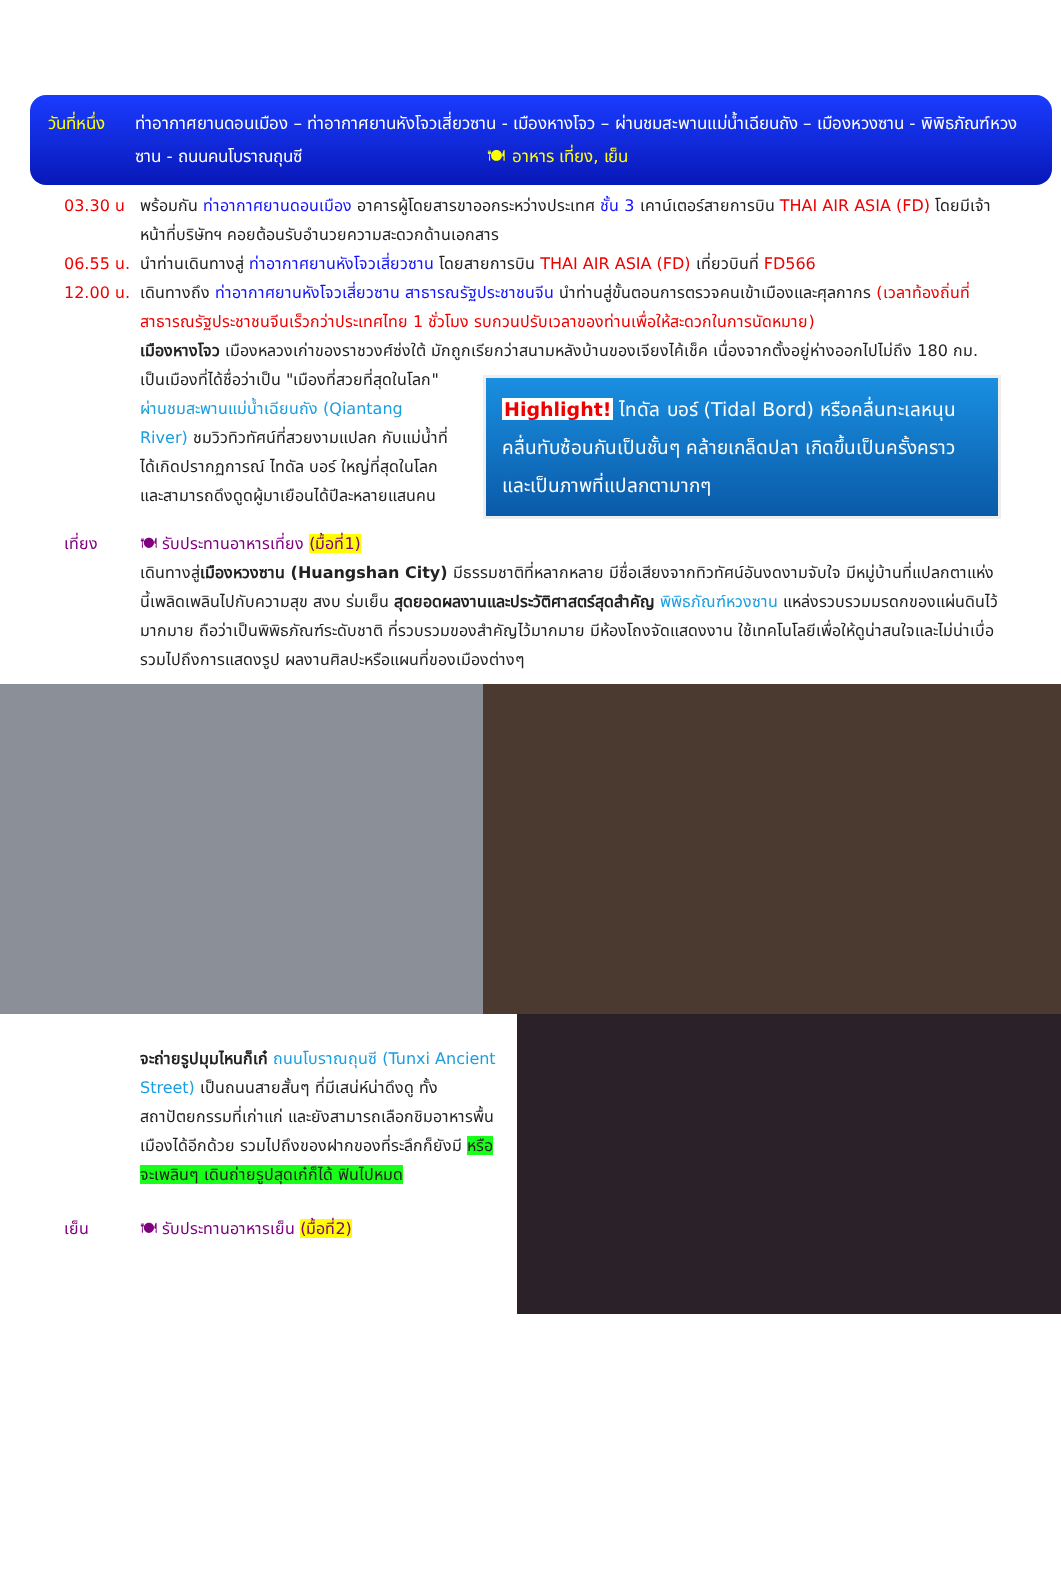วันที่หนึ่ง
ท่าอากาศยานดอนเมือง – ท่าอากาศยานหังโจวเสี่ยวซาน - เมืองหางโจว – ผ่านชมสะพานแม่น้ำเฉียนถัง – เมืองหวงซาน - พิพิธภัณฑ์หวงซาน - ถนนคนโบราณถุนซี 🍽 อาหาร เที่ยง, เย็น
03.30 น พร้อมกัน ท่าอากาศยานดอนเมือง อาคารผู้โดยสารขาออกระหว่างประเทศ ชั้น 3 เคาน์เตอร์สายการบิน THAI AIR ASIA (FD) โดยมีเจ้าหน้าที่บริษัทฯ คอยต้อนรับอำนวยความสะดวกด้านเอกสาร
06.55 น.
นำท่านเดินทางสู่ ท่าอากาศยานหังโจวเสี่ยวซาน โดยสายการบิน THAI AIR ASIA (FD) เที่ยวบินที่ FD566
12.00 น.
เดินทางถึง ท่าอากาศยานหังโจวเสี่ยวซาน สาธารณรัฐประชาชนจีน นำท่านสู่ขั้นตอนการตรวจคนเข้าเมืองและศุลกากร (เวลาท้องถิ่นที่สาธารณรัฐประชาชนจีนเร็วกว่าประเทศไทย 1 ชั่วโมง รบกวนปรับเวลาของท่านเพื่อให้สะดวกในการนัดหมาย)
เมืองหางโจว เมืองหลวงเก่าของราชวงศ์ซ่งใต้ มักถูกเรียกว่าสนามหลังบ้านของเจียงไค้เช็ค เนื่องจากตั้งอยู่ห่างออกไปไม่ถึง 180 กม. เป็นเมืองที่ได้ชื่อว่าเป็น
Highlight! ไทดัล บอร์ (Tidal Bord) หรือคลื่นทะเลหนุน คลื่นทับซ้อนกันเป็นชั้นๆ คล้ายเกล็ดปลา เกิดขึ้นเป็นครั้งคราว และเป็นภาพที่แปลกตามากๆ
"เมืองที่สวยที่สุดในโลก" ผ่านชมสะพานแม่น้ำเฉียนถัง (Qiantang River) ชมวิวทิวทัศน์ที่สวยงามแปลก กับแม่น้ำที่ได้เกิดปรากฏการณ์ ไทดัล บอร์ ใหญ่ที่สุดในโลก และสามารถดึงดูดผู้มาเยือนได้ปีละหลายแสนคน
เที่ยง 🍽 รับประทานอาหารเที่ยง (มื้อที่1)
เดินทางสู่เมืองหวงซาน (Huangshan City) มีธรรมชาติที่หลากหลาย มีชื่อเสียงจากทิวทัศน์อันงดงามจับใจ มีหมู่บ้านที่แปลกตาแห่งนี้เพลิดเพลินไปกับความสุข สงบ ร่มเย็น สุดยอดผลงานและประวัติศาสตร์สุดสำคัญ พิพิธภัณฑ์หวงซาน แหล่งรวบรวมมรดกของแผ่นดินไว้มากมาย ถือว่าเป็นพิพิธภัณฑ์ระดับชาติ ที่รวบรวมของสำคัญไว้มากมาย มีห้องโถงจัดแสดงงาน ใช้เทคโนโลยีเพื่อให้ดูน่าสนใจและไม่น่าเบื่อรวมไปถึงการแสดงรูป ผลงานศิลปะหรือแผนที่ของเมืองต่างๆ
จะถ่ายรูปมุมไหนก็เก๋ ถนนโบราณถุนซี (Tunxi Ancient Street) เป็นถนนสายสั้นๆ ที่มีเสน่ห์น่าดึงดู ทั้งสถาปัตยกรรมที่เก่าแก่ และยังสามารถเลือกชิมอาหารพื้นเมืองได้อีกด้วย รวมไปถึงของฝากของที่ระลึกก็ยังมี หรือจะเพลินๆ เดินถ่ายรูปสุดเก๋ก็ได้ ฟินไปหมด
เย็น 🍽 รับประทานอาหารเย็น (มื้อที่2)